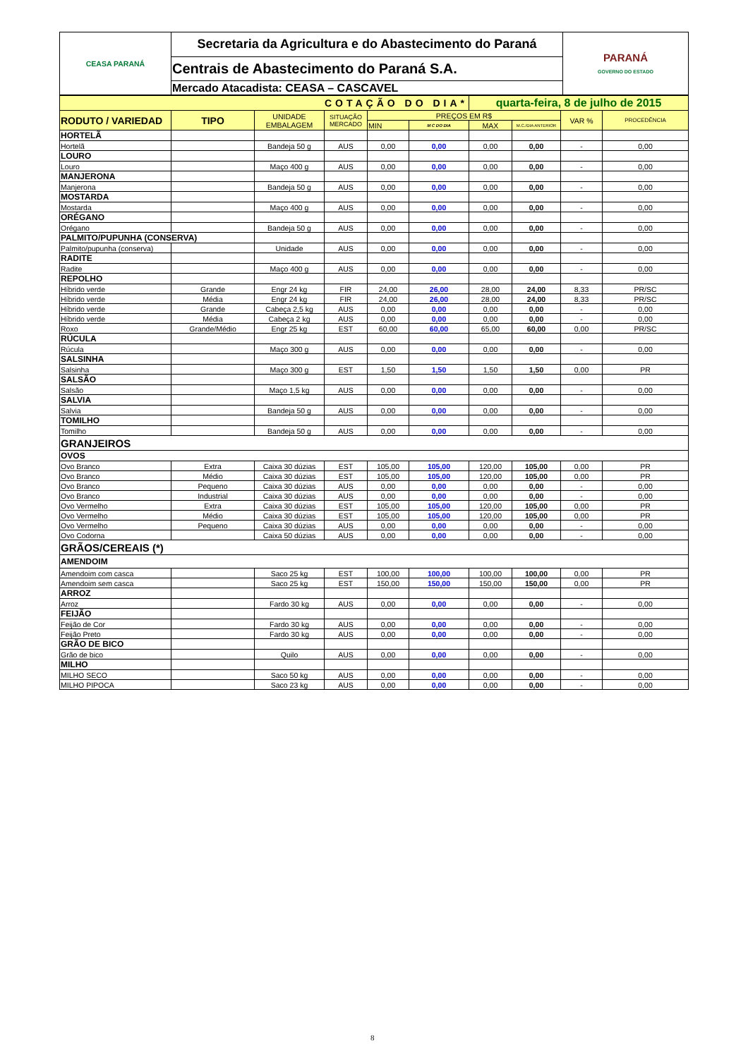| CEASA PARANÁ | Secretaria da Agricultura e do Abastecimento do Paraná | PARANÁ GOVERNO DO ESTADO |
| | Centrais de Abastecimento do Paraná S.A. | |
| | Mercado Atacadista: CEASA – CASCAVEL | |
| COTAÇÃO DO DIA* | | | | | | quarta-feira, 8 de julho de 2015 | | | |
| RODUTO / VARIEDAD | TIPO | UNIDADE EMBALAGEM | SITUAÇÃO MERCADO | PREÇOS EM R$ | | | | VAR % | PROCEDÊNCIA |
| | | | | MIN | M C DO DIA | MAX | M.C./DIA ANTERIOR | | |
| HORTELÃ | | | | | | | | | |
| Hortelã | | Bandeja 50 g | AUS | 0,00 | 0,00 | 0,00 | 0,00 | - | 0,00 |
| LOURO | | | | | | | | | |
| Louro | | Maço 400 g | AUS | 0,00 | 0,00 | 0,00 | 0,00 | - | 0,00 |
| MANJERONA | | | | | | | | | |
| Manjerona | | Bandeja 50 g | AUS | 0,00 | 0,00 | 0,00 | 0,00 | - | 0,00 |
| MOSTARDA | | | | | | | | | |
| Mostarda | | Maço 400 g | AUS | 0,00 | 0,00 | 0,00 | 0,00 | - | 0,00 |
| ORÉGANO | | | | | | | | | |
| Orégano | | Bandeja 50 g | AUS | 0,00 | 0,00 | 0,00 | 0,00 | - | 0,00 |
| PALMITO/PUPUNHA (CONSERVA) | | | | | | | | | |
| Palmito/pupunha (conserva) | | Unidade | AUS | 0,00 | 0,00 | 0,00 | 0,00 | - | 0,00 |
| RADITE | | | | | | | | | |
| Radite | | Maço 400 g | AUS | 0,00 | 0,00 | 0,00 | 0,00 | - | 0,00 |
| REPOLHO | | | | | | | | | |
| Híbrido verde | Grande | Engr 24 kg | FIR | 24,00 | 26,00 | 28,00 | 24,00 | 8,33 | PR/SC |
| Híbrido verde | Média | Engr 24 kg | FIR | 24,00 | 26,00 | 28,00 | 24,00 | 8,33 | PR/SC |
| Híbrido verde | Grande | Cabeça 2,5 kg | AUS | 0,00 | 0,00 | 0,00 | 0,00 | - | 0,00 |
| Híbrido verde | Média | Cabeça 2 kg | AUS | 0,00 | 0,00 | 0,00 | 0,00 | - | 0,00 |
| Roxo | Grande/Médio | Engr 25 kg | EST | 60,00 | 60,00 | 65,00 | 60,00 | 0,00 | PR/SC |
| RÚCULA | | | | | | | | | |
| Rúcula | | Maço 300 g | AUS | 0,00 | 0,00 | 0,00 | 0,00 | - | 0,00 |
| SALSINHA | | | | | | | | | |
| Salsinha | | Maço 300 g | EST | 1,50 | 1,50 | 1,50 | 1,50 | 0,00 | PR |
| SALSÃO | | | | | | | | | |
| Salsão | | Maço 1,5 kg | AUS | 0,00 | 0,00 | 0,00 | 0,00 | - | 0,00 |
| SALVIA | | | | | | | | | |
| Salvia | | Bandeja 50 g | AUS | 0,00 | 0,00 | 0,00 | 0,00 | - | 0,00 |
| TOMILHO | | | | | | | | | |
| Tomilho | | Bandeja 50 g | AUS | 0,00 | 0,00 | 0,00 | 0,00 | - | 0,00 |
| GRANJEIROS | | | | | | | | | |
| OVOS | | | | | | | | | |
| Ovo Branco | Extra | Caixa 30 dúzias | EST | 105,00 | 105,00 | 120,00 | 105,00 | 0,00 | PR |
| Ovo Branco | Médio | Caixa 30 dúzias | EST | 105,00 | 105,00 | 120,00 | 105,00 | 0,00 | PR |
| Ovo Branco | Pequeno | Caixa 30 dúzias | AUS | 0,00 | 0,00 | 0,00 | 0,00 | - | 0,00 |
| Ovo Branco | Industrial | Caixa 30 dúzias | AUS | 0,00 | 0,00 | 0,00 | 0,00 | - | 0,00 |
| Ovo Vermelho | Extra | Caixa 30 dúzias | EST | 105,00 | 105,00 | 120,00 | 105,00 | 0,00 | PR |
| Ovo Vermelho | Médio | Caixa 30 dúzias | EST | 105,00 | 105,00 | 120,00 | 105,00 | 0,00 | PR |
| Ovo Vermelho | Pequeno | Caixa 30 dúzias | AUS | 0,00 | 0,00 | 0,00 | 0,00 | - | 0,00 |
| Ovo Codorna | | Caixa 50 dúzias | AUS | 0,00 | 0,00 | 0,00 | 0,00 | - | 0,00 |
| GRÃOS/CEREAIS (*) | | | | | | | | | |
| AMENDOIM | | | | | | | | | |
| Amendoim com casca | | Saco 25 kg | EST | 100,00 | 100,00 | 100,00 | 100,00 | 0,00 | PR |
| Amendoim sem casca | | Saco 25 kg | EST | 150,00 | 150,00 | 150,00 | 150,00 | 0,00 | PR |
| ARROZ | | | | | | | | | |
| Arroz | | Fardo 30 kg | AUS | 0,00 | 0,00 | 0,00 | 0,00 | - | 0,00 |
| FEIJÃO | | | | | | | | | |
| Feijão de Cor | | Fardo 30 kg | AUS | 0,00 | 0,00 | 0,00 | 0,00 | - | 0,00 |
| Feijão Preto | | Fardo 30 kg | AUS | 0,00 | 0,00 | 0,00 | 0,00 | - | 0,00 |
| GRÃO DE BICO | | | | | | | | | |
| Grão de bico | | Quilo | AUS | 0,00 | 0,00 | 0,00 | 0,00 | - | 0,00 |
| MILHO | | | | | | | | | |
| MILHO SECO | | Saco 50 kg | AUS | 0,00 | 0,00 | 0,00 | 0,00 | - | 0,00 |
| MILHO PIPOCA | | Saco 23 kg | AUS | 0,00 | 0,00 | 0,00 | 0,00 | - | 0,00 |
8